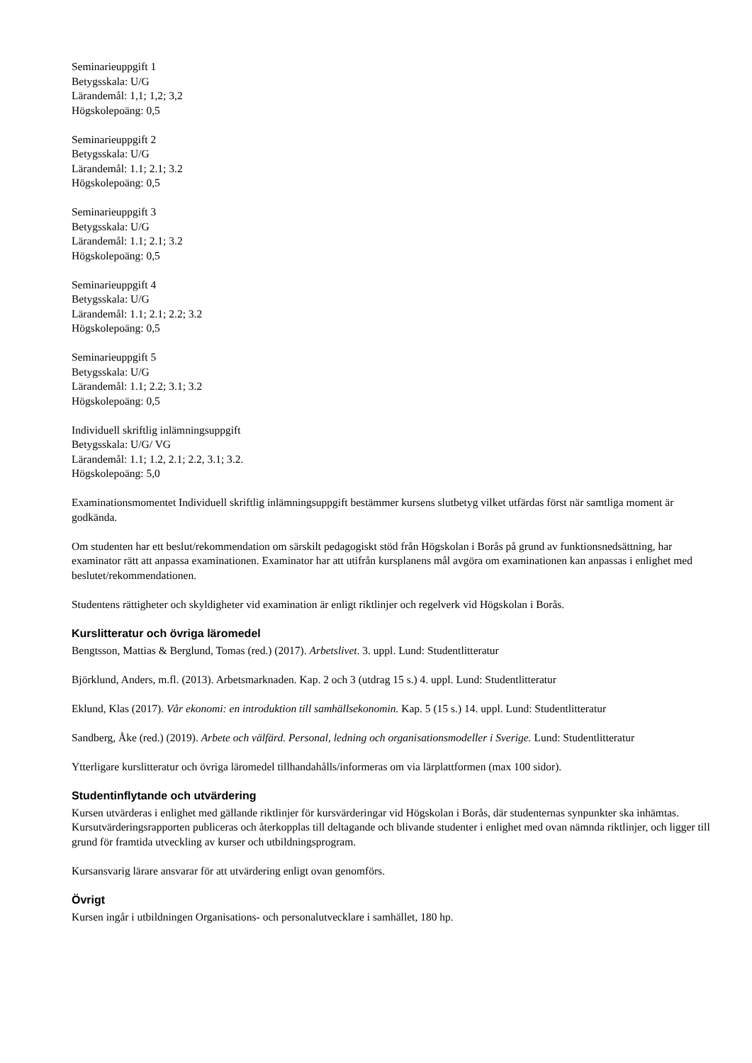Seminarieuppgift 1
Betygsskala: U/G
Lärandemål: 1,1; 1,2; 3,2
Högskolepoäng: 0,5
Seminarieuppgift 2
Betygsskala: U/G
Lärandemål: 1.1; 2.1; 3.2
Högskolepoäng: 0,5
Seminarieuppgift 3
Betygsskala: U/G
Lärandemål: 1.1; 2.1; 3.2
Högskolepoäng: 0,5
Seminarieuppgift 4
Betygsskala: U/G
Lärandemål: 1.1; 2.1; 2.2; 3.2
Högskolepoäng: 0,5
Seminarieuppgift 5
Betygsskala: U/G
Lärandemål: 1.1; 2.2; 3.1; 3.2
Högskolepoäng: 0,5
Individuell skriftlig inlämningsuppgift
Betygsskala: U/G/ VG
Lärandemål: 1.1; 1.2, 2.1; 2.2, 3.1; 3.2.
Högskolepoäng: 5,0
Examinationsmomentet Individuell skriftlig inlämningsuppgift bestämmer kursens slutbetyg vilket utfärdas först när samtliga moment är godkända.
Om studenten har ett beslut/rekommendation om särskilt pedagogiskt stöd från Högskolan i Borås på grund av funktionsnedsättning, har examinator rätt att anpassa examinationen. Examinator har att utifrån kursplanens mål avgöra om examinationen kan anpassas i enlighet med beslutet/rekommendationen.
Studentens rättigheter och skyldigheter vid examination är enligt riktlinjer och regelverk vid Högskolan i Borås.
Kurslitteratur och övriga läromedel
Bengtsson, Mattias & Berglund, Tomas (red.) (2017). Arbetslivet. 3. uppl. Lund: Studentlitteratur
Björklund, Anders, m.fl. (2013). Arbetsmarknaden. Kap. 2 och 3 (utdrag 15 s.) 4. uppl. Lund: Studentlitteratur
Eklund, Klas (2017). Vår ekonomi: en introduktion till samhällsekonomin. Kap. 5 (15 s.) 14. uppl. Lund: Studentlitteratur
Sandberg, Åke (red.) (2019). Arbete och välfärd. Personal, ledning och organisationsmodeller i Sverige. Lund: Studentlitteratur
Ytterligare kurslitteratur och övriga läromedel tillhandahålls/informeras om via lärplattformen (max 100 sidor).
Studentinflytande och utvärdering
Kursen utvärderas i enlighet med gällande riktlinjer för kursvärderingar vid Högskolan i Borås, där studenternas synpunkter ska inhämtas. Kursutvärderingsrapporten publiceras och återkopplas till deltagande och blivande studenter i enlighet med ovan nämnda riktlinjer, och ligger till grund för framtida utveckling av kurser och utbildningsprogram.
Kursansvarig lärare ansvarar för att utvärdering enligt ovan genomförs.
Övrigt
Kursen ingår i utbildningen Organisations- och personalutvecklare i samhället, 180 hp.